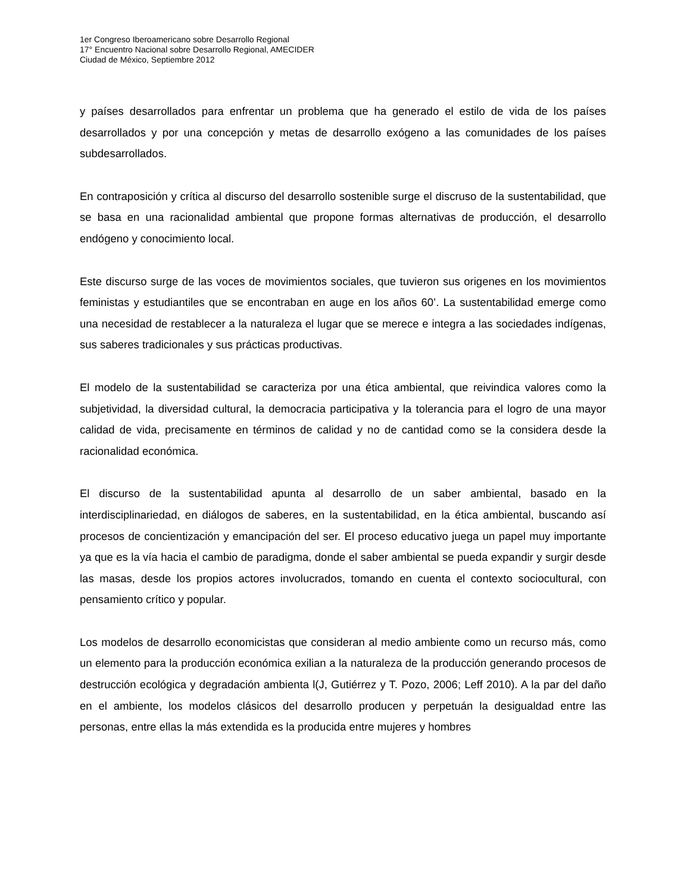1er Congreso Iberoamericano sobre Desarrollo Regional
17° Encuentro Nacional sobre Desarrollo Regional, AMECIDER
Ciudad de México, Septiembre 2012
y países desarrollados para enfrentar un problema que ha generado el estilo de vida de los países desarrollados y por una concepción y metas de desarrollo exógeno a las comunidades de los países subdesarrollados.
En contraposición y crítica al discurso del desarrollo sostenible surge el discruso de la sustentabilidad, que se basa en una racionalidad ambiental que propone formas alternativas de producción, el desarrollo endógeno y conocimiento local.
Este discurso surge de las voces de movimientos sociales, que tuvieron sus origenes en los movimientos feministas y estudiantiles que se encontraban en auge en los años 60’. La sustentabilidad emerge como una necesidad de restablecer a la naturaleza el lugar que se merece e integra a las sociedades indígenas, sus saberes tradicionales y sus prácticas productivas.
El modelo de la sustentabilidad se caracteriza por una ética ambiental, que reivindica valores como la subjetividad, la diversidad cultural, la democracia participativa y la tolerancia para el logro de una mayor calidad de vida, precisamente en términos de calidad y no de cantidad como se la considera desde la racionalidad económica.
El discurso de la sustentabilidad apunta al desarrollo de un saber ambiental, basado en la interdisciplinariedad, en diálogos de saberes, en la sustentabilidad, en la ética ambiental, buscando así procesos de concientización y emancipación del ser. El proceso educativo juega un papel muy importante ya que es la vía hacia el cambio de paradigma, donde el saber ambiental se pueda expandir y surgir desde las masas, desde los propios actores involucrados, tomando en cuenta el contexto sociocultural, con pensamiento crítico y popular.
Los modelos de desarrollo economicistas que consideran al medio ambiente como un recurso más, como un elemento para la producción económica exilian a la naturaleza de la producción generando procesos de destrucción ecológica y degradación ambienta l(J, Gutiérrez y T. Pozo, 2006; Leff 2010). A la par del daño en el ambiente, los modelos clásicos del desarrollo producen y perpetuán la desigualdad entre las personas, entre ellas la más extendida es la producida entre mujeres y hombres